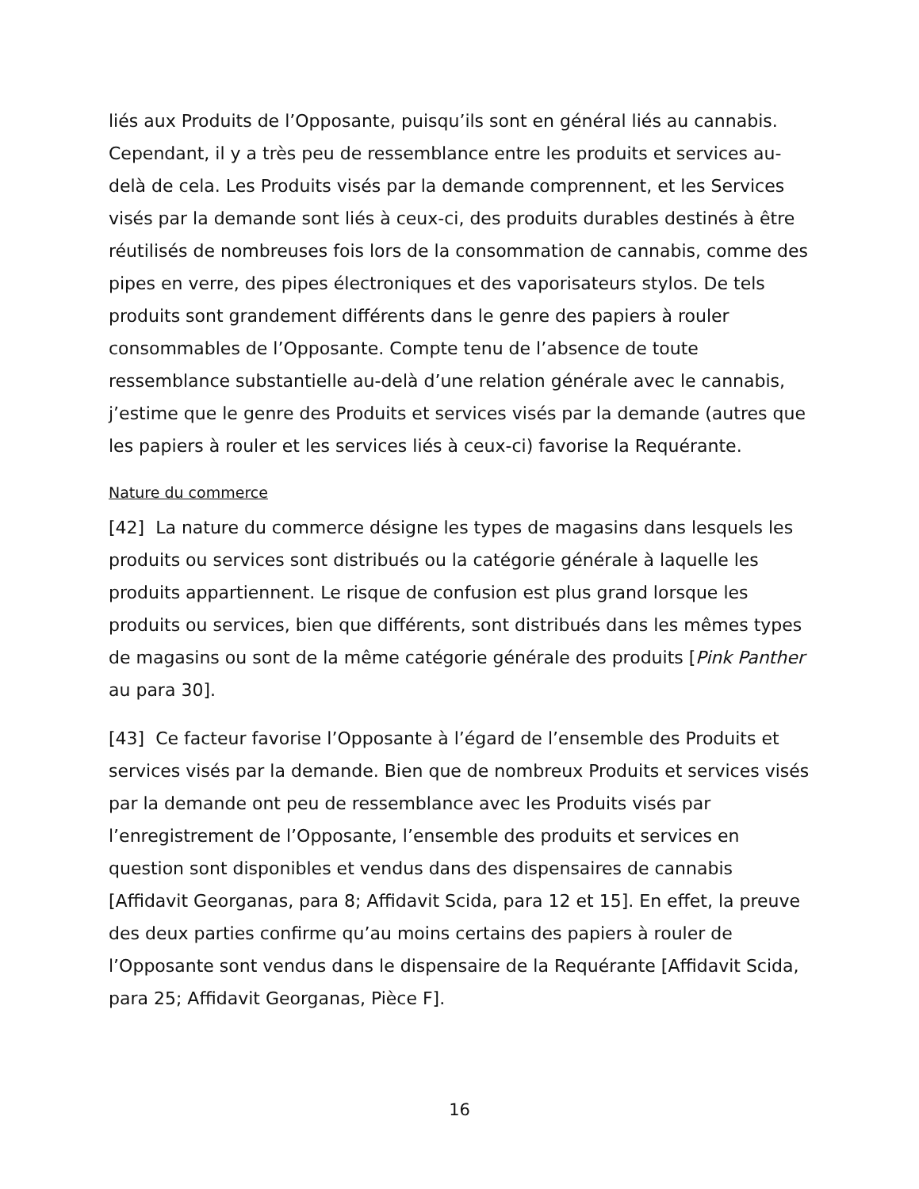liés aux Produits de l’Opposante, puisqu’ils sont en général liés au cannabis. Cependant, il y a très peu de ressemblance entre les produits et services au-delà de cela. Les Produits visés par la demande comprennent, et les Services visés par la demande sont liés à ceux-ci, des produits durables destinés à être réutilisés de nombreuses fois lors de la consommation de cannabis, comme des pipes en verre, des pipes électroniques et des vaporisateurs stylos. De tels produits sont grandement différents dans le genre des papiers à rouler consommables de l’Opposante. Compte tenu de l’absence de toute ressemblance substantielle au-delà d’une relation générale avec le cannabis, j’estime que le genre des Produits et services visés par la demande (autres que les papiers à rouler et les services liés à ceux-ci) favorise la Requérante.
Nature du commerce
[42] La nature du commerce désigne les types de magasins dans lesquels les produits ou services sont distribués ou la catégorie générale à laquelle les produits appartiennent. Le risque de confusion est plus grand lorsque les produits ou services, bien que différents, sont distribués dans les mêmes types de magasins ou sont de la même catégorie générale des produits [Pink Panther au para 30].
[43] Ce facteur favorise l’Opposante à l’égard de l’ensemble des Produits et services visés par la demande. Bien que de nombreux Produits et services visés par la demande ont peu de ressemblance avec les Produits visés par l’enregistrement de l’Opposante, l’ensemble des produits et services en question sont disponibles et vendus dans des dispensaires de cannabis [Affidavit Georganas, para 8; Affidavit Scida, para 12 et 15]. En effet, la preuve des deux parties confirme qu’au moins certains des papiers à rouler de l’Opposante sont vendus dans le dispensaire de la Requérante [Affidavit Scida, para 25; Affidavit Georganas, Pièce F].
16